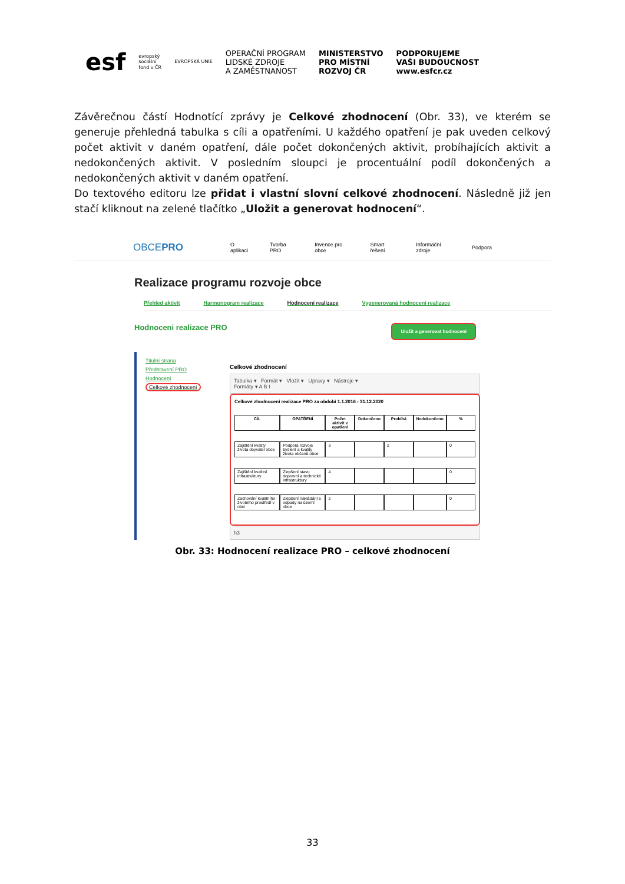esf evropský
sociální
fond v ČR EVROPSKÁ UNIE OPERAČNÍ PROGRAM
LIDSKÉ ZDROJE
A ZAMĚSTNANOST MINISTERSTVO
PRO MÍSTNÍ
ROZVOJ ČR PODPORUJEME
VAŠI BUDOUCNOST
www.esfcr.cz
Závěrečnou částí Hodnotící zprávy je Celkové zhodnocení (Obr. 33), ve kterém se generuje přehledná tabulka s cíli a opatřeními. U každého opatření je pak uveden celkový počet aktivit v daném opatření, dále počet dokončených aktivit, probíhajících aktivit a nedokončených aktivit. V posledním sloupci je procentuální podíl dokončených a nedokončených aktivit v daném opatření.
Do textového editoru lze přidat i vlastní slovní celkové zhodnocení. Následně již jen stačí kliknout na zelené tlačítko „Uložit a generovat hodnocení“.
OBCEPRO O aplikaci Tvorba PRO Invence pro obce Smart řešení Informační zdroje Podpora
Realizace programu rozvoje obce
Přehled aktivit Harmonogram realizace Hodnocení realizace Vygenerovaná hodnocení realizace
Hodnoceni realizace PRO Uložit a generovat hodnocení
Titulní strana
Představení PRO
Hodnocení
Celkové zhodnocení
Celkové zhodnocení
Tabulka ▾ Formát ▾ Vložit ▾ Úpravy ▾ Nástroje ▾
Formáty ▾ A B I
Celkové zhodnocení realizace PRO za období 1.1.2016 - 31.12.2020
| CÍL | OPATŘENÍ | Počet aktivit v opatření | Dokončeno | Probíhá | Nedokončeno | % |
| --- | --- | --- | --- | --- | --- | --- |
| Zajištění kvality života obyvatel obce | Podpora rozvoje bydlení a kvality života občanů obce | 3 | | 2 | | 0 |
| Zajištění kvalitní infrastruktury | Zlepšení stavu dopravní a technické infrastruktury | 4 | | | | 0 |
| Zachování kvalitního životního prostředí v obci | Zlepšení nakládání s odpady na území obce | 2 | | | | 0 |
h3
Obr. 33: Hodnocení realizace PRO – celkové zhodnocení
33